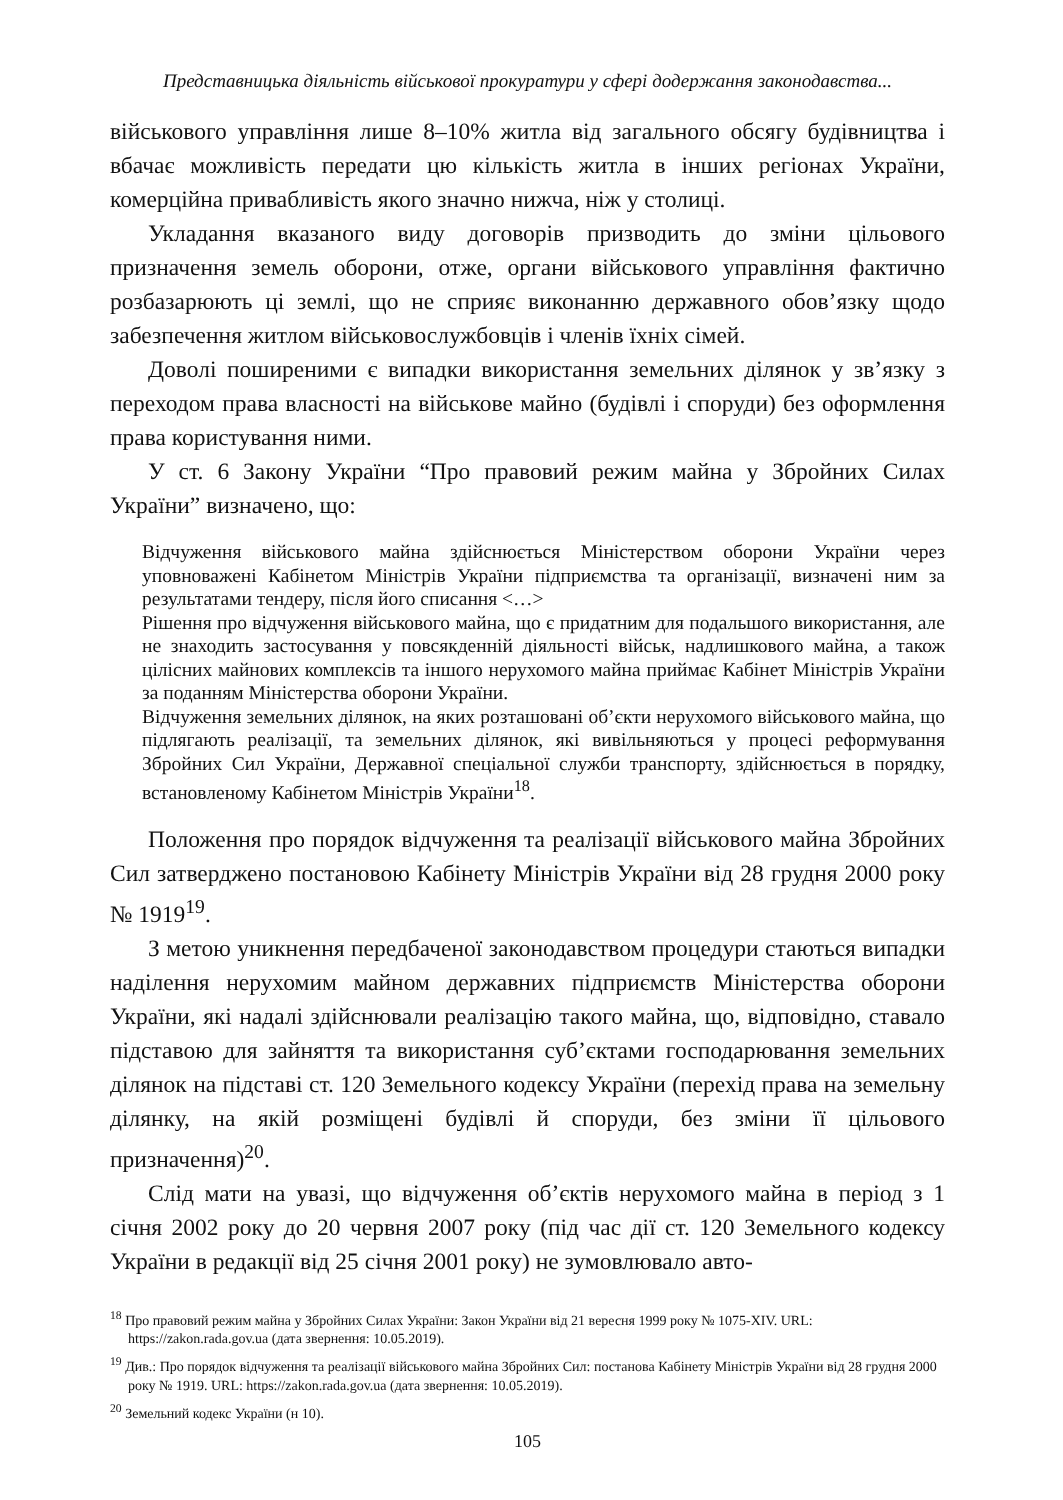Представницька діяльність військової прокуратури у сфері додержання законодавства...
військового управління лише 8–10% житла від загального обсягу будівництва і вбачає можливість передати цю кількість житла в інших регіонах України, комерційна привабливість якого значно нижча, ніж у столиці.
Укладання вказаного виду договорів призводить до зміни цільового призначення земель оборони, отже, органи військового управління фактично розбазарюють ці землі, що не сприяє виконанню державного обов’язку щодо забезпечення житлом військовослужбовців і членів їхніх сімей.
Доволі поширеними є випадки використання земельних ділянок у зв’язку з переходом права власності на військове майно (будівлі і споруди) без оформлення права користування ними.
У ст. 6 Закону України “Про правовий режим майна у Збройних Силах України” визначено, що:
Відчуження військового майна здійснюється Міністерством оборони України через уповноважені Кабінетом Міністрів України підприємства та організації, визначені ним за результатами тендеру, після його списання <…>
Рішення про відчуження військового майна, що є придатним для подальшого використання, але не знаходить застосування у повсякденній діяльності військ, надлишкового майна, а також цілісних майнових комплексів та іншого нерухомого майна приймає Кабінет Міністрів України за поданням Міністерства оборони України.
Відчуження земельних ділянок, на яких розташовані об’єкти нерухомого військового майна, що підлягають реалізації, та земельних ділянок, які вивільняються у процесі реформування Збройних Сил України, Державної спеціальної служби транспорту, здійснюється в порядку, встановленому Кабінетом Міністрів України<sup>18</sup>.
Положення про порядок відчуження та реалізації військового майна Збройних Сил затверджено постановою Кабінету Міністрів України від 28 грудня 2000 року № 1919<sup>19</sup>.
З метою уникнення передбаченої законодавством процедури стаються випадки наділення нерухомим майном державних підприємств Міністерства оборони України, які надалі здійснювали реалізацію такого майна, що, відповідно, ставало підставою для зайняття та використання суб’єктами господарювання земельних ділянок на підставі ст. 120 Земельного кодексу України (перехід права на земельну ділянку, на якій розміщені будівлі й споруди, без зміни її цільового призначення)<sup>20</sup>.
Слід мати на увазі, що відчуження об’єктів нерухомого майна в період з 1 січня 2002 року до 20 червня 2007 року (під час дії ст. 120 Земельного кодексу України в редакції від 25 січня 2001 року) не зумовлювало авто-
<sup>18</sup> Про правовий режим майна у Збройних Силах України: Закон України від 21 вересня 1999 року № 1075-XIV. URL: https://zakon.rada.gov.ua (дата звернення: 10.05.2019).
<sup>19</sup> Див.: Про порядок відчуження та реалізації військового майна Збройних Сил: постанова Кабінету Міністрів України від 28 грудня 2000 року № 1919. URL: https://zakon.rada.gov.ua (дата звернення: 10.05.2019).
<sup>20</sup> Земельний кодекс України (н 10).
105